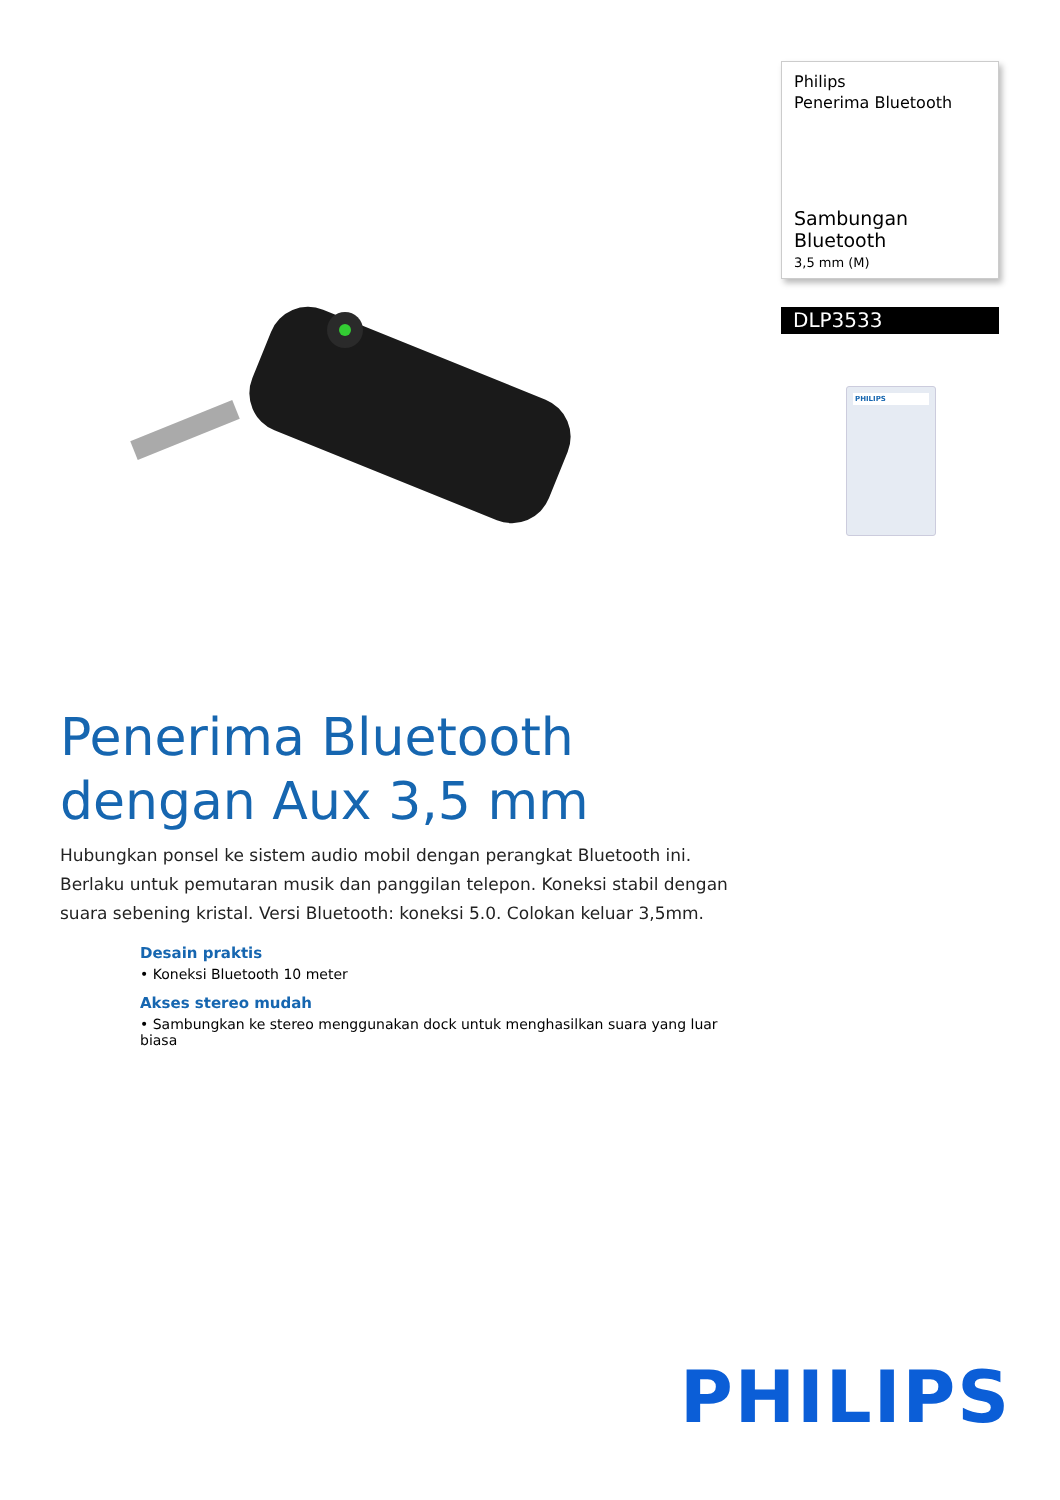Philips
Penerima Bluetooth
Sambungan Bluetooth
3,5 mm (M)
DLP3533
PHILIPS
Penerima Bluetooth dengan Aux 3,5 mm
Hubungkan ponsel ke sistem audio mobil dengan perangkat Bluetooth ini. Berlaku untuk pemutaran musik dan panggilan telepon. Koneksi stabil dengan suara sebening kristal. Versi Bluetooth: koneksi 5.0. Colokan keluar 3,5mm.
Desain praktis
• Koneksi Bluetooth 10 meter
Akses stereo mudah
• Sambungkan ke stereo menggunakan dock untuk menghasilkan suara yang luar biasa
PHILIPS